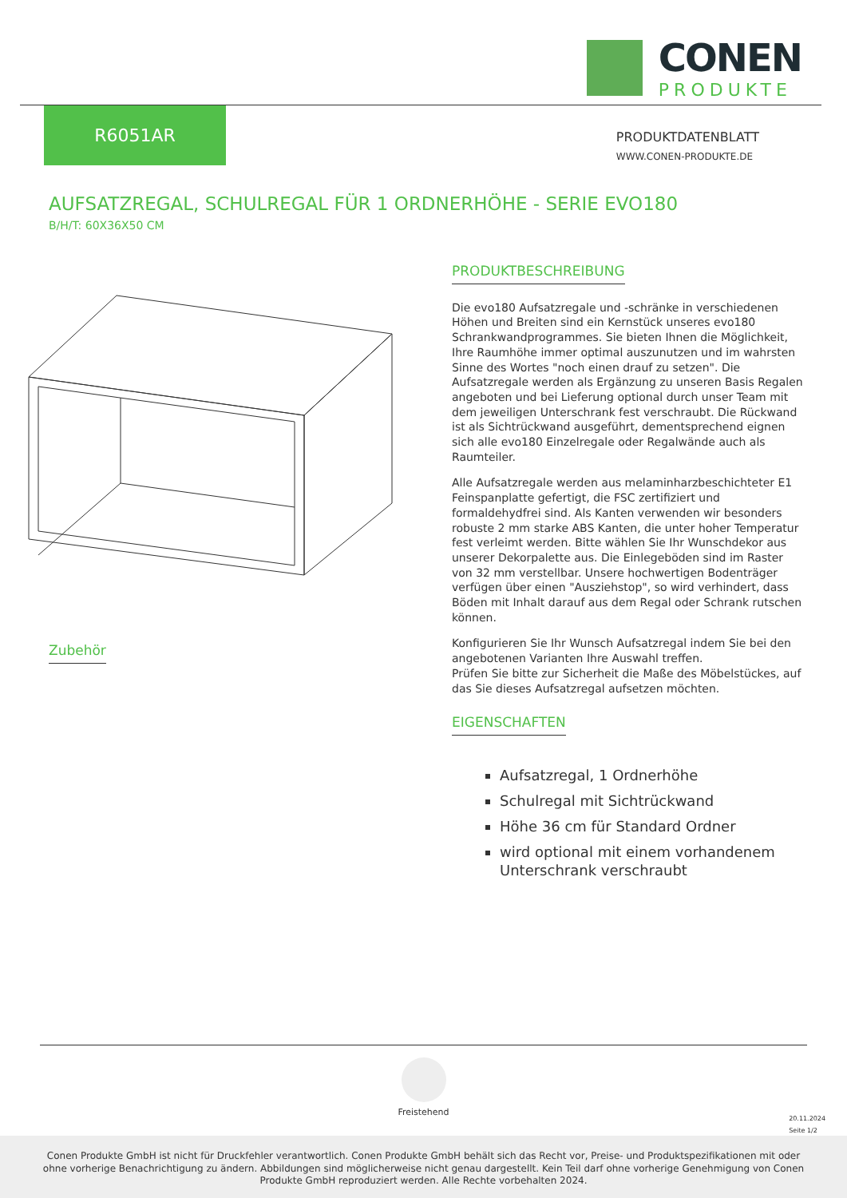CONEN
PRODUKTE
R6051AR
PRODUKTDATENBLATT
WWW.CONEN-PRODUKTE.DE
AUFSATZREGAL, SCHULREGAL FÜR 1 ORDNERHÖHE - SERIE EVO180
B/H/T: 60X36X50 CM
Zubehör
PRODUKTBESCHREIBUNG
Die evo180 Aufsatzregale und -schränke in verschiedenen Höhen und Breiten sind ein Kernstück unseres evo180 Schrankwandprogrammes. Sie bieten Ihnen die Möglichkeit, Ihre Raumhöhe immer optimal auszunutzen und im wahrsten Sinne des Wortes "noch einen drauf zu setzen". Die Aufsatzregale werden als Ergänzung zu unseren Basis Regalen angeboten und bei Lieferung optional durch unser Team mit dem jeweiligen Unterschrank fest verschraubt. Die Rückwand ist als Sichtrückwand ausgeführt, dementsprechend eignen sich alle evo180 Einzelregale oder Regalwände auch als Raumteiler.
Alle Aufsatzregale werden aus melaminharzbeschichteter E1 Feinspanplatte gefertigt, die FSC zertifiziert und formaldehydfrei sind. Als Kanten verwenden wir besonders robuste 2 mm starke ABS Kanten, die unter hoher Temperatur fest verleimt werden. Bitte wählen Sie Ihr Wunschdekor aus unserer Dekorpalette aus. Die Einlegeböden sind im Raster von 32 mm verstellbar. Unsere hochwertigen Bodenträger verfügen über einen "Ausziehstop", so wird verhindert, dass Böden mit Inhalt darauf aus dem Regal oder Schrank rutschen können.
Konfigurieren Sie Ihr Wunsch Aufsatzregal indem Sie bei den angebotenen Varianten Ihre Auswahl treffen.
Prüfen Sie bitte zur Sicherheit die Maße des Möbelstückes, auf das Sie dieses Aufsatzregal aufsetzen möchten.
EIGENSCHAFTEN
Aufsatzregal, 1 Ordnerhöhe
Schulregal mit Sichtrückwand
Höhe 36 cm für Standard Ordner
wird optional mit einem vorhandenem Unterschrank verschraubt
Freistehend
20.11.2024
Seite 1/2
Conen Produkte GmbH ist nicht für Druckfehler verantwortlich. Conen Produkte GmbH behält sich das Recht vor, Preise- und Produktspezifikationen mit oder ohne vorherige Benachrichtigung zu ändern. Abbildungen sind möglicherweise nicht genau dargestellt. Kein Teil darf ohne vorherige Genehmigung von Conen Produkte GmbH reproduziert werden. Alle Rechte vorbehalten 2024.